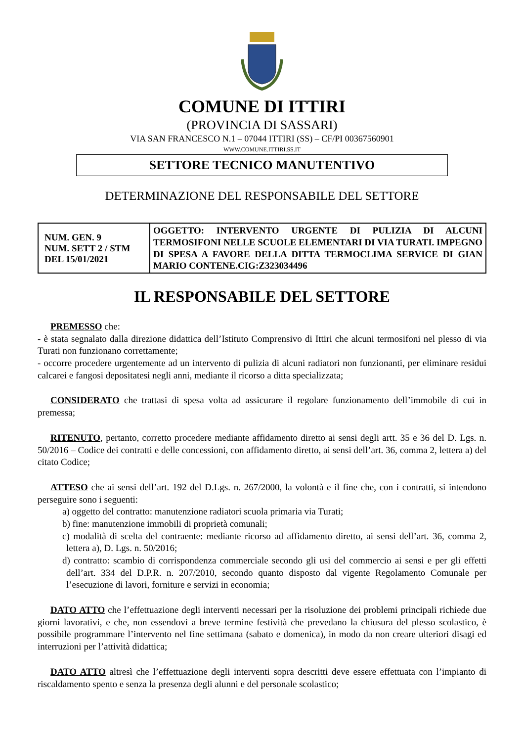COMUNE DI ITTIRI
(PROVINCIA DI SASSARI)
VIA SAN FRANCESCO N.1 – 07044 ITTIRI (SS) – CF/PI 00367560901
WWW.COMUNE.ITTIRI.SS.IT
SETTORE TECNICO MANUTENTIVO
DETERMINAZIONE DEL RESPONSABILE DEL SETTORE
| NUM. GEN. 9 NUM. SETT 2 / STM DEL 15/01/2021 | OGGETTO: INTERVENTO URGENTE DI PULIZIA DI ALCUNI TERMOSIFONI NELLE SCUOLE ELEMENTARI DI VIA TURATI. IMPEGNO DI SPESA A FAVORE DELLA DITTA TERMOCLIMA SERVICE DI GIAN MARIO CONTENE.CIG:Z323034496 |
IL RESPONSABILE DEL SETTORE
PREMESSO che:
- è stata segnalato dalla direzione didattica dell’Istituto Comprensivo di Ittiri che alcuni termosifoni nel plesso di via Turati non funzionano correttamente;
- occorre procedere urgentemente ad un intervento di pulizia di alcuni radiatori non funzionanti, per eliminare residui calcarei e fangosi depositatesi negli anni, mediante il ricorso a ditta specializzata;
CONSIDERATO che trattasi di spesa volta ad assicurare il regolare funzionamento dell’immobile di cui in premessa;
RITENUTO, pertanto, corretto procedere mediante affidamento diretto ai sensi degli artt. 35 e 36 del D. Lgs. n. 50/2016 – Codice dei contratti e delle concessioni, con affidamento diretto, ai sensi dell’art. 36, comma 2, lettera a) del citato Codice;
ATTESO che ai sensi dell’art. 192 del D.Lgs. n. 267/2000, la volontà e il fine che, con i contratti, si intendono perseguire sono i seguenti:
a) oggetto del contratto: manutenzione radiatori scuola primaria via Turati;
b) fine: manutenzione immobili di proprietà comunali;
c) modalità di scelta del contraente: mediante ricorso ad affidamento diretto, ai sensi dell’art. 36, comma 2, lettera a), D. Lgs. n. 50/2016;
d) contratto: scambio di corrispondenza commerciale secondo gli usi del commercio ai sensi e per gli effetti dell’art. 334 del D.P.R. n. 207/2010, secondo quanto disposto dal vigente Regolamento Comunale per l’esecuzione di lavori, forniture e servizi in economia;
DATO ATTO che l’effettuazione degli interventi necessari per la risoluzione dei problemi principali richiede due giorni lavorativi, e che, non essendovi a breve termine festività che prevedano la chiusura del plesso scolastico, è possibile programmare l’intervento nel fine settimana (sabato e domenica), in modo da non creare ulteriori disagi ed interruzioni per l’attività didattica;
DATO ATTO altresì che l’effettuazione degli interventi sopra descritti deve essere effettuata con l’impianto di riscaldamento spento e senza la presenza degli alunni e del personale scolastico;